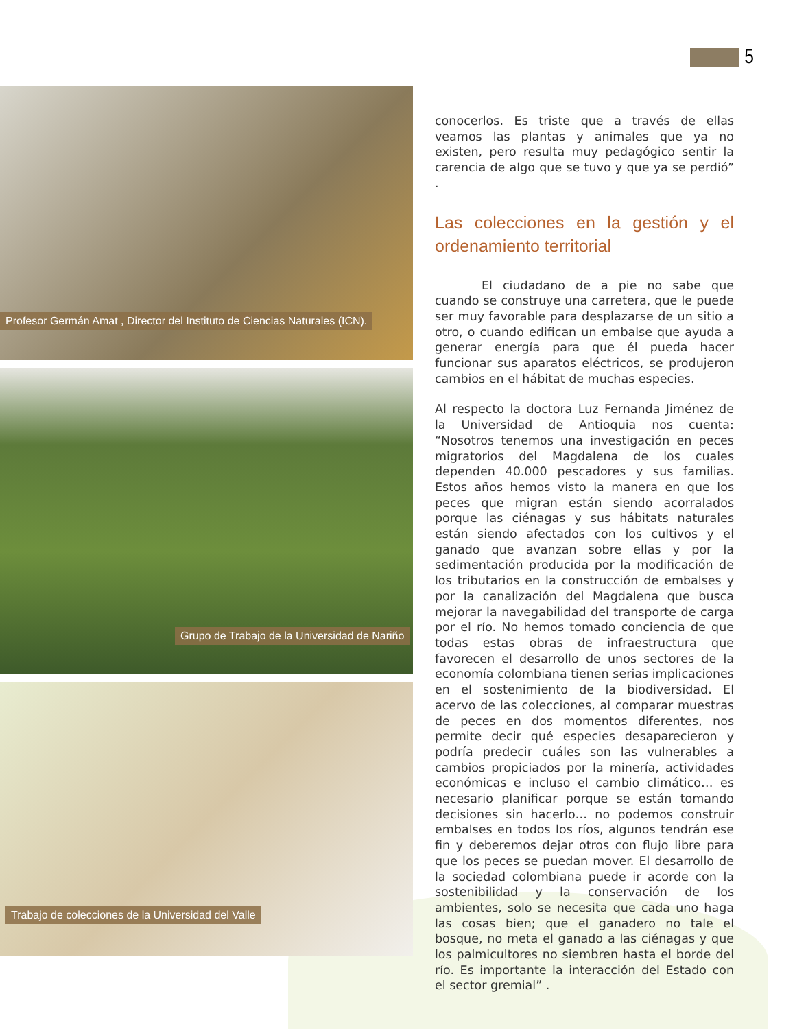5
Profesor Germán Amat , Director del Instituto de Ciencias Naturales (ICN).
Grupo de Trabajo de la Universidad de Nariño
Trabajo de colecciones de la Universidad del Valle
conocerlos. Es triste que a través de ellas veamos las plantas y animales que ya no existen, pero resulta muy pedagógico sentir la carencia de algo que se tuvo y que ya se perdió” .
Las colecciones en la gestión y el ordenamiento territorial
El ciudadano de a pie no sabe que cuando se construye una carretera, que le puede ser muy favorable para desplazarse de un sitio a otro, o cuando edifican un embalse que ayuda a generar energía para que él pueda hacer funcionar sus aparatos eléctricos, se produjeron cambios en el hábitat de muchas especies.
Al respecto la doctora Luz Fernanda Jiménez de la Universidad de Antioquia nos cuenta: “Nosotros tenemos una investigación en peces migratorios del Magdalena de los cuales dependen 40.000 pescadores y sus familias. Estos años hemos visto la manera en que los peces que migran están siendo acorralados porque las ciénagas y sus hábitats naturales están siendo afectados con los cultivos y el ganado que avanzan sobre ellas y por la sedimentación producida por la modificación de los tributarios en la construcción de embalses y por la canalización del Magdalena que busca mejorar la navegabilidad del transporte de carga por el río. No hemos tomado conciencia de que todas estas obras de infraestructura que favorecen el desarrollo de unos sectores de la economía colombiana tienen serias implicaciones en el sostenimiento de la biodiversidad. El acervo de las colecciones, al comparar muestras de peces en dos momentos diferentes, nos permite decir qué especies desaparecieron y podría predecir cuáles son las vulnerables a cambios propiciados por la minería, actividades económicas e incluso el cambio climático… es necesario planificar porque se están tomando decisiones sin hacerlo… no podemos construir embalses en todos los ríos, algunos tendrán ese fin y deberemos dejar otros con flujo libre para que los peces se puedan mover. El desarrollo de la sociedad colombiana puede ir acorde con la sostenibilidad y la conservación de los ambientes, solo se necesita que cada uno haga las cosas bien; que el ganadero no tale el bosque, no meta el ganado a las ciénagas y que los palmicultores no siembren hasta el borde del río. Es importante la interacción del Estado con el sector gremial” .